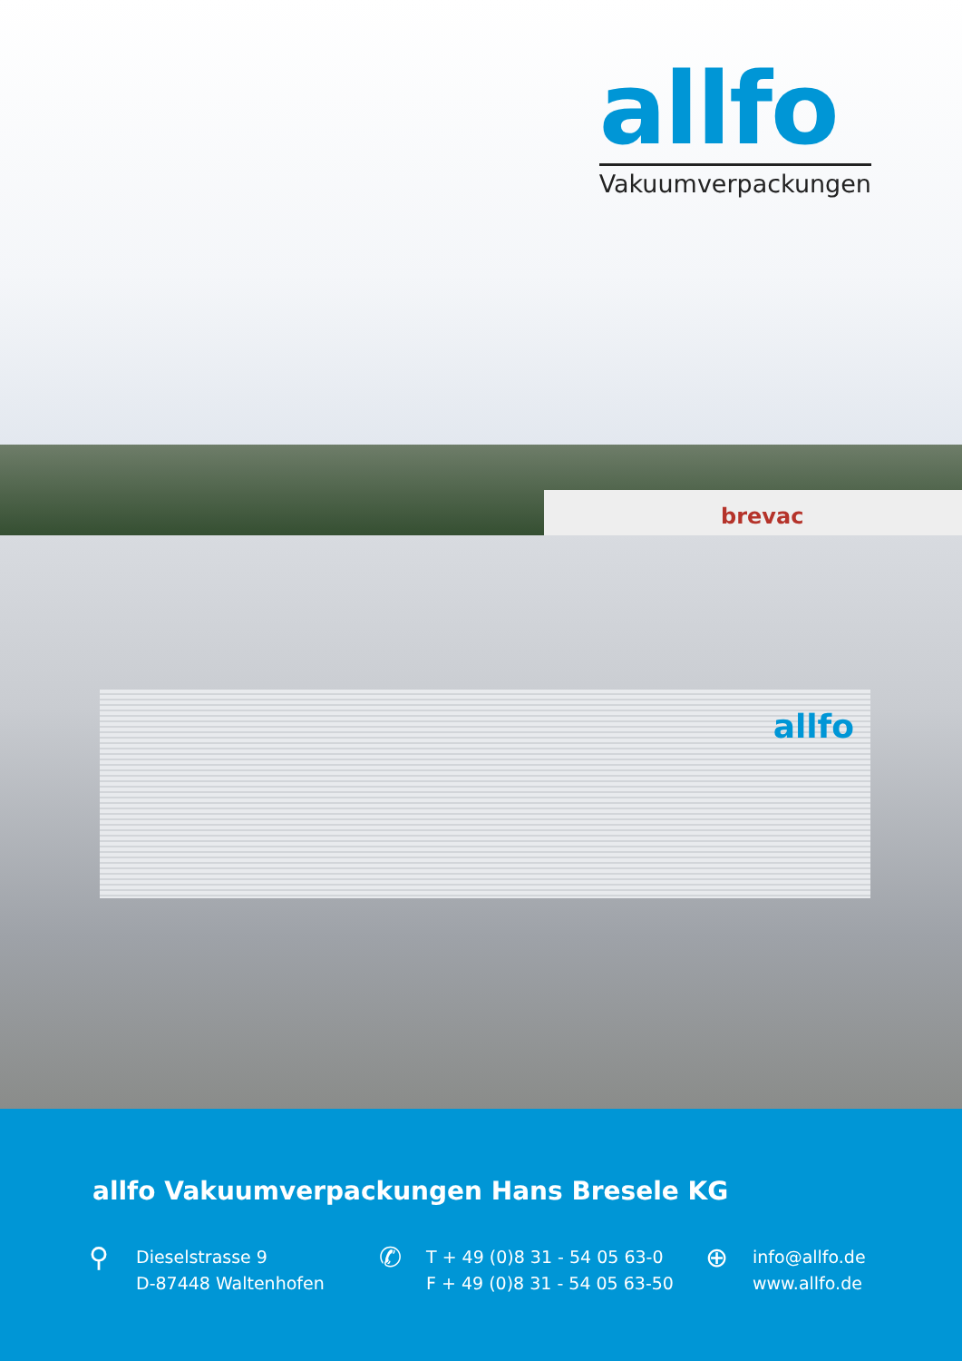allfo
Vakuumverpackungen
brevac
allfo
allfo Vakuumverpackungen Hans Bresele KG
⚲
Dieselstrasse 9
D-87448 Waltenhofen
✆
T + 49 (0)8 31 - 54 05 63-0
F + 49 (0)8 31 - 54 05 63-50
⊕
info@allfo.de
www.allfo.de